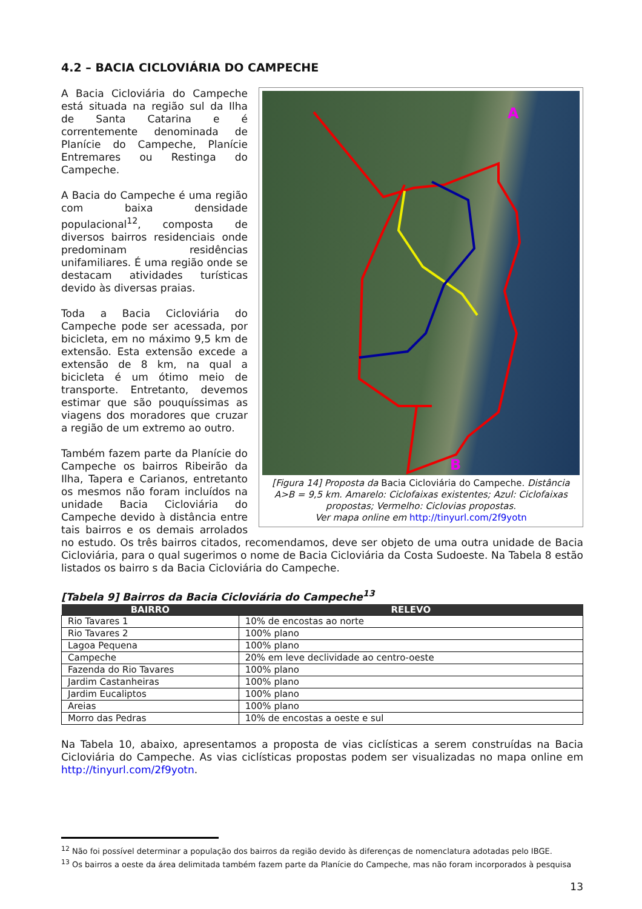4.2 – BACIA CICLOVIÁRIA DO CAMPECHE
A
B
[Figura 14] Proposta da Bacia Cicloviária do Campeche. Distância A>B = 9,5 km. Amarelo: Ciclofaixas existentes; Azul: Ciclofaixas propostas; Vermelho: Ciclovias propostas.
Ver mapa online em http://tinyurl.com/2f9yotn
A Bacia Cicloviária do Campeche está situada na região sul da Ilha de Santa Catarina e é correntemente denominada de Planície do Campeche, Planície Entremares ou Restinga do Campeche.
A Bacia do Campeche é uma região com baixa densidade populacional<sup>12</sup>, composta de diversos bairros residenciais onde predominam residências unifamiliares. É uma região onde se destacam atividades turísticas devido às diversas praias.
Toda a Bacia Cicloviária do Campeche pode ser acessada, por bicicleta, em no máximo 9,5 km de extensão. Esta extensão excede a extensão de 8 km, na qual a bicicleta é um ótimo meio de transporte. Entretanto, devemos estimar que são pouquíssimas as viagens dos moradores que cruzar a região de um extremo ao outro.
Também fazem parte da Planície do Campeche os bairros Ribeirão da Ilha, Tapera e Carianos, entretanto os mesmos não foram incluídos na unidade Bacia Cicloviária do Campeche devido à distância entre tais bairros e os demais arrolados no estudo. Os três bairros citados, recomendamos, deve ser objeto de uma outra unidade de Bacia Cicloviária, para o qual sugerimos o nome de Bacia Cicloviária da Costa Sudoeste. Na Tabela 8 estão listados os bairro s da Bacia Cicloviária do Campeche.
[Tabela 9] Bairros da Bacia Cicloviária do Campeche<sup>13</sup>
| BAIRRO | RELEVO |
| --- | --- |
| Rio Tavares 1 | 10% de encostas ao norte |
| Rio Tavares 2 | 100% plano |
| Lagoa Pequena | 100% plano |
| Campeche | 20% em leve declividade ao centro-oeste |
| Fazenda do Rio Tavares | 100% plano |
| Jardim Castanheiras | 100% plano |
| Jardim Eucaliptos | 100% plano |
| Areias | 100% plano |
| Morro das Pedras | 10% de encostas a oeste e sul |
Na Tabela 10, abaixo, apresentamos a proposta de vias ciclísticas a serem construídas na Bacia Cicloviária do Campeche. As vias ciclísticas propostas podem ser visualizadas no mapa online em http://tinyurl.com/2f9yotn.
<sup>12</sup> Não foi possível determinar a população dos bairros da região devido às diferenças de nomenclatura adotadas pelo IBGE.
<sup>13</sup> Os bairros a oeste da área delimitada também fazem parte da Planície do Campeche, mas não foram incorporados à pesquisa
13